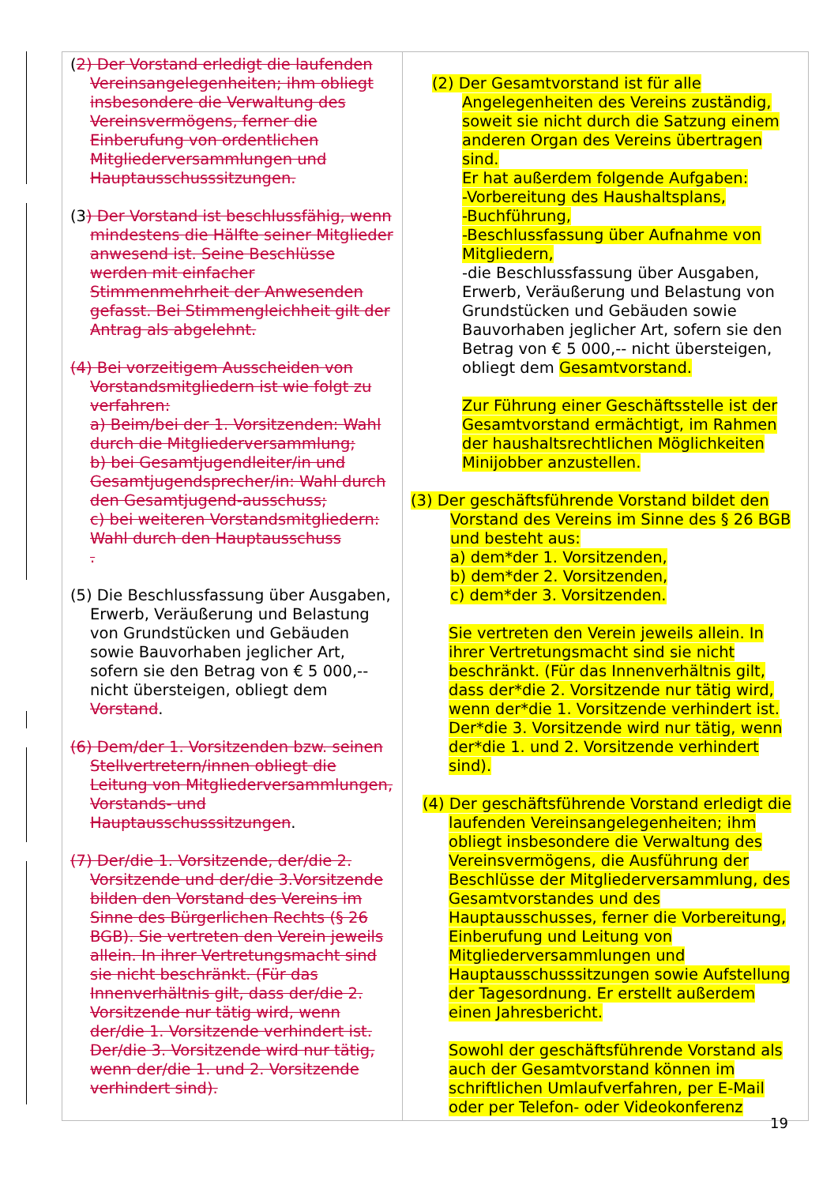| ( 2) Der Vorstand erledigt die laufenden Vereinsangelegenheiten; ihm obliegt insbesondere die Verwaltung des Vereinsvermögens, ferner die Einberufung von ordentlichen Mitgliederversammlungen und Hauptausschusssitzungen. (3 ) Der Vorstand ist beschlussfähig, wenn mindestens die Hälfte seiner Mitglieder anwesend ist. Seine Beschlüsse werden mit einfacher Stimmenmehrheit der Anwesenden gefasst. Bei Stimmengleichheit gilt der Antrag als abgelehnt. (4) Bei vorzeitigem Ausscheiden von Vorstandsmitgliedern ist wie folgt zu verfahren: a) Beim/bei der 1. Vorsitzenden: Wahl durch die Mitgliederversammlung; b) bei Gesamtjugendleiter/in und Gesamtjugendsprecher/in: Wahl durch den Gesamtjugend-ausschuss; c) bei weiteren Vorstandsmitgliedern: Wahl durch den Hauptausschuss . (5) Die Beschlussfassung über Ausgaben, Erwerb, Veräußerung und Belastung von Grundstücken und Gebäuden sowie Bauvorhaben jeglicher Art, sofern sie den Betrag von € 5 000,-- nicht übersteigen, obliegt dem Vorstand . (6) Dem/der 1. Vorsitzenden bzw. seinen Stellvertretern/innen obliegt die Leitung von Mitgliederversammlungen, Vorstands- und Hauptausschusssitzungen . (7) Der/die 1. Vorsitzende, der/die 2. Vorsitzende und der/die 3.Vorsitzende bilden den Vorstand des Vereins im Sinne des Bürgerlichen Rechts (§ 26 BGB). Sie vertreten den Verein jeweils allein. In ihrer Vertretungsmacht sind sie nicht beschränkt. (Für das Innenverhältnis gilt, dass der/die 2. Vorsitzende nur tätig wird, wenn der/die 1. Vorsitzende verhindert ist. Der/die 3. Vorsitzende wird nur tätig, wenn der/die 1. und 2. Vorsitzende verhindert sind). | (2) Der Gesamtvorstand ist für alle Angelegenheiten des Vereins zuständig, soweit sie nicht durch die Satzung einem anderen Organ des Vereins übertragen sind. Er hat außerdem folgende Aufgaben: -Vorbereitung des Haushaltsplans, -Buchführung, -Beschlussfassung über Aufnahme von Mitgliedern, -die Beschlussfassung über Ausgaben, Erwerb, Veräußerung und Belastung von Grundstücken und Gebäuden sowie Bauvorhaben jeglicher Art, sofern sie den Betrag von € 5 000,-- nicht übersteigen, obliegt dem Gesamtvorstand. Zur Führung einer Geschäftsstelle ist der Gesamtvorstand ermächtigt, im Rahmen der haushaltsrechtlichen Möglichkeiten Minijobber anzustellen. (3) Der geschäftsführende Vorstand bildet den Vorstand des Vereins im Sinne des § 26 BGB und besteht aus: a) dem*der 1. Vorsitzenden, b) dem*der 2. Vorsitzenden, c) dem*der 3. Vorsitzenden. Sie vertreten den Verein jeweils allein. In ihrer Vertretungsmacht sind sie nicht beschränkt. (Für das Innenverhältnis gilt, dass der*die 2. Vorsitzende nur tätig wird, wenn der*die 1. Vorsitzende verhindert ist. Der*die 3. Vorsitzende wird nur tätig, wenn der*die 1. und 2. Vorsitzende verhindert sind). (4) Der geschäftsführende Vorstand erledigt die laufenden Vereinsangelegenheiten; ihm obliegt insbesondere die Verwaltung des Vereinsvermögens, die Ausführung der Beschlüsse der Mitgliederversammlung, des Gesamtvorstandes und des Hauptausschusses, ferner die Vorbereitung, Einberufung und Leitung von Mitgliederversammlungen und Hauptausschusssitzungen sowie Aufstellung der Tagesordnung. Er erstellt außerdem einen Jahresbericht. Sowohl der geschäftsführende Vorstand als auch der Gesamtvorstand können im schriftlichen Umlaufverfahren, per E-Mail oder per Telefon- oder Videokonferenz |
19